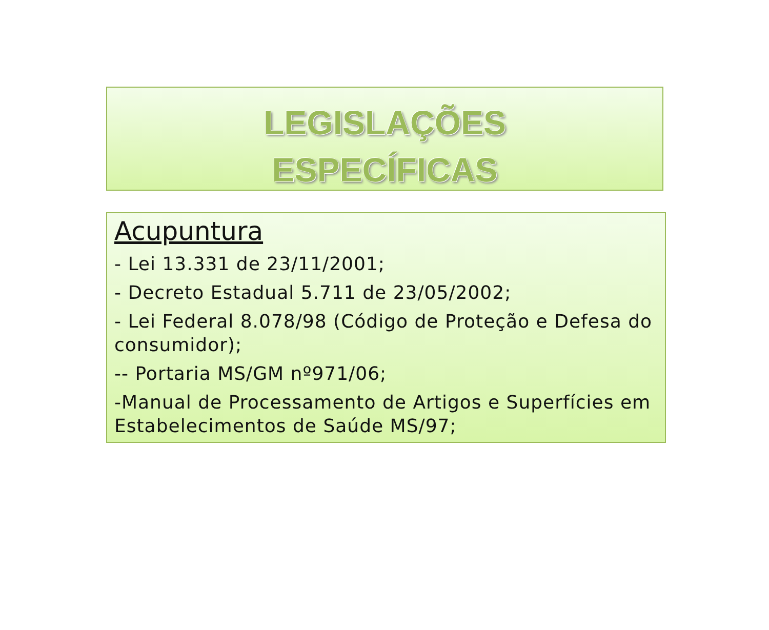LEGISLAÇÕES
ESPECÍFICAS
Acupuntura
- Lei 13.331 de 23/11/2001;
- Decreto Estadual 5.711 de 23/05/2002;
- Lei Federal 8.078/98 (Código de Proteção e Defesa do consumidor);
-- Portaria MS/GM nº971/06;
-Manual de Processamento de Artigos e Superfícies em Estabelecimentos de Saúde MS/97;